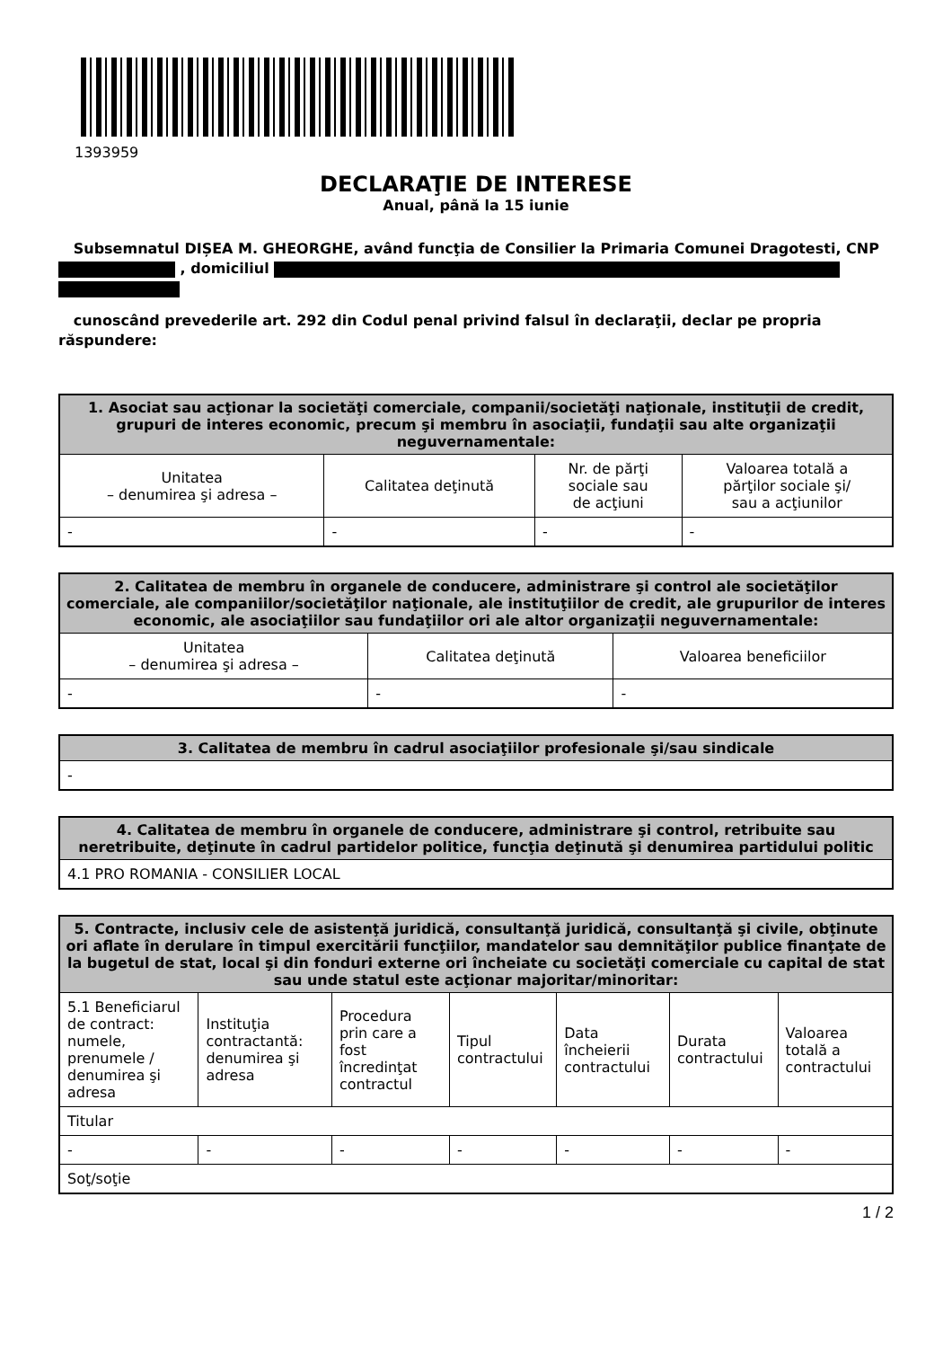1393959
DECLARAŢIE DE INTERESE
Anual, până la 15 iunie
Subsemnatul DIȘEA M. GHEORGHE, având funcţia de Consilier la Primaria Comunei Dragotesti, CNP , domiciliul
cunoscând prevederile art. 292 din Codul penal privind falsul în declaraţii, declar pe propria răspundere:
| 1. Asociat sau acţionar la societăţi comerciale, companii/societăţi naţionale, instituţii de credit, grupuri de interes economic, precum şi membru în asociaţii, fundaţii sau alte organizaţii neguvernamentale: | | | |
| --- | --- | --- | --- |
| Unitatea – denumirea şi adresa – | Calitatea deţinută | Nr. de părţi sociale sau de acţiuni | Valoarea totală a părţilor sociale şi/ sau a acţiunilor |
| - | - | - | - |
| 2. Calitatea de membru în organele de conducere, administrare şi control ale societăţilor comerciale, ale companiilor/societăţilor naţionale, ale instituţiilor de credit, ale grupurilor de interes economic, ale asociaţiilor sau fundaţiilor ori ale altor organizaţii neguvernamentale: | | |
| --- | --- | --- |
| Unitatea – denumirea şi adresa – | Calitatea deţinută | Valoarea beneficiilor |
| - | - | - |
| 3. Calitatea de membru în cadrul asociaţiilor profesionale şi/sau sindicale |
| --- |
| - |
| 4. Calitatea de membru în organele de conducere, administrare şi control, retribuite sau neretribuite, deţinute în cadrul partidelor politice, funcţia deţinută şi denumirea partidului politic |
| --- |
| 4.1 PRO ROMANIA - CONSILIER LOCAL |
| 5. Contracte, inclusiv cele de asistenţă juridică, consultanţă juridică, consultanţă şi civile, obţinute ori aflate în derulare în timpul exercitării funcţiilor, mandatelor sau demnităţilor publice finanţate de la bugetul de stat, local şi din fonduri externe ori încheiate cu societăţi comerciale cu capital de stat sau unde statul este acţionar majoritar/minoritar: | | | | | | |
| --- | --- | --- | --- | --- | --- | --- |
| 5.1 Beneficiarul de contract: numele, prenumele / denumirea şi adresa | Instituţia contractantă: denumirea şi adresa | Procedura prin care a fost încredinţat contractul | Tipul contractului | Data încheierii contractului | Durata contractului | Valoarea totală a contractului |
| Titular | | | | | | |
| - | - | - | - | - | - | - |
| Soţ/soţie | | | | | | |
1 / 2